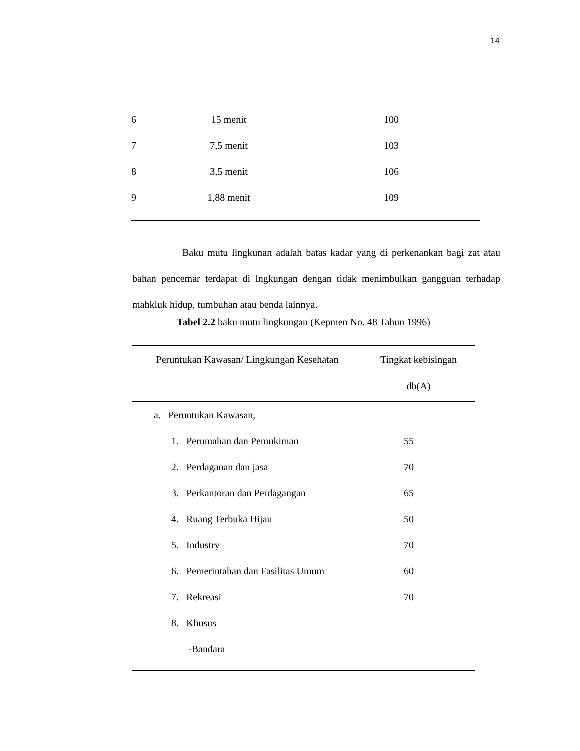14
| 6 | 15 menit | 100 |
| 7 | 7,5 menit | 103 |
| 8 | 3,5 menit | 106 |
| 9 | 1,88 menit | 109 |
Baku mutu lingkunan adalah batas kadar yang di perkenankan bagi zat atau bahan pencemar terdapat di lngkungan dengan tidak menimbulkan gangguan terhadap mahkluk hidup, tumbuhan atau benda lainnya.
Tabel 2.2 baku mutu lingkungan (Kepmen No. 48 Tahun 1996)
| Peruntukan Kawasan/ Lingkungan Kesehatan | Tingkat kebisingan db(A) |
| --- | --- |
| a. Peruntukan Kawasan, | |
| 1. Perumahan dan Pemukiman | 55 |
| 2. Perdaganan dan jasa | 70 |
| 3. Perkantoran dan Perdagangan | 65 |
| 4. Ruang Terbuka Hijau | 50 |
| 5. Industry | 70 |
| 6. Pemerintahan dan Fasilitas Umum | 60 |
| 7. Rekreasi | 70 |
| 8. Khusus | |
| -Bandara | |